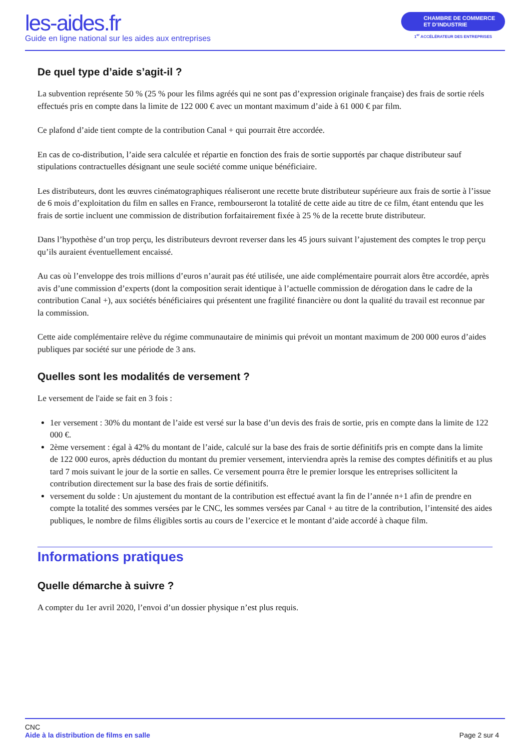les-aides.fr
Guide en ligne national sur les aides aux entreprises
CHAMBRE DE COMMERCE
ET D’INDUSTRIE
1<sup>er</sup> ACCÉLÉRATEUR DES ENTREPRISES
De quel type d’aide s’agit-il ?
La subvention représente 50 % (25 % pour les films agréés qui ne sont pas d’expression originale française) des frais de sortie réels effectués pris en compte dans la limite de 122 000 € avec un montant maximum d’aide à 61 000 € par film.
Ce plafond d’aide tient compte de la contribution Canal + qui pourrait être accordée.
En cas de co-distribution, l’aide sera calculée et répartie en fonction des frais de sortie supportés par chaque distributeur sauf stipulations contractuelles désignant une seule société comme unique bénéficiaire.
Les distributeurs, dont les œuvres cinématographiques réaliseront une recette brute distributeur supérieure aux frais de sortie à l’issue de 6 mois d’exploitation du film en salles en France, rembourseront la totalité de cette aide au titre de ce film, étant entendu que les frais de sortie incluent une commission de distribution forfaitairement fixée à 25 % de la recette brute distributeur.
Dans l’hypothèse d’un trop perçu, les distributeurs devront reverser dans les 45 jours suivant l’ajustement des comptes le trop perçu qu’ils auraient éventuellement encaissé.
Au cas où l’enveloppe des trois millions d’euros n’aurait pas été utilisée, une aide complémentaire pourrait alors être accordée, après avis d’une commission d’experts (dont la composition serait identique à l’actuelle commission de dérogation dans le cadre de la contribution Canal +), aux sociétés bénéficiaires qui présentent une fragilité financière ou dont la qualité du travail est reconnue par la commission.
Cette aide complémentaire relève du régime communautaire de minimis qui prévoit un montant maximum de 200 000 euros d’aides publiques par société sur une période de 3 ans.
Quelles sont les modalités de versement ?
Le versement de l'aide se fait en 3 fois :
1er versement : 30% du montant de l’aide est versé sur la base d’un devis des frais de sortie, pris en compte dans la limite de 122 000 €.
2ème versement : égal à 42% du montant de l’aide, calculé sur la base des frais de sortie définitifs pris en compte dans la limite de 122 000 euros, après déduction du montant du premier versement, interviendra après la remise des comptes définitifs et au plus tard 7 mois suivant le jour de la sortie en salles. Ce versement pourra être le premier lorsque les entreprises sollicitent la contribution directement sur la base des frais de sortie définitifs.
versement du solde : Un ajustement du montant de la contribution est effectué avant la fin de l’année n+1 afin de prendre en compte la totalité des sommes versées par le CNC, les sommes versées par Canal + au titre de la contribution, l’intensité des aides publiques, le nombre de films éligibles sortis au cours de l’exercice et le montant d’aide accordé à chaque film.
Informations pratiques
Quelle démarche à suivre ?
A compter du 1er avril 2020, l’envoi d’un dossier physique n’est plus requis.
CNC
Aide à la distribution de films en salle
Page 2 sur 4